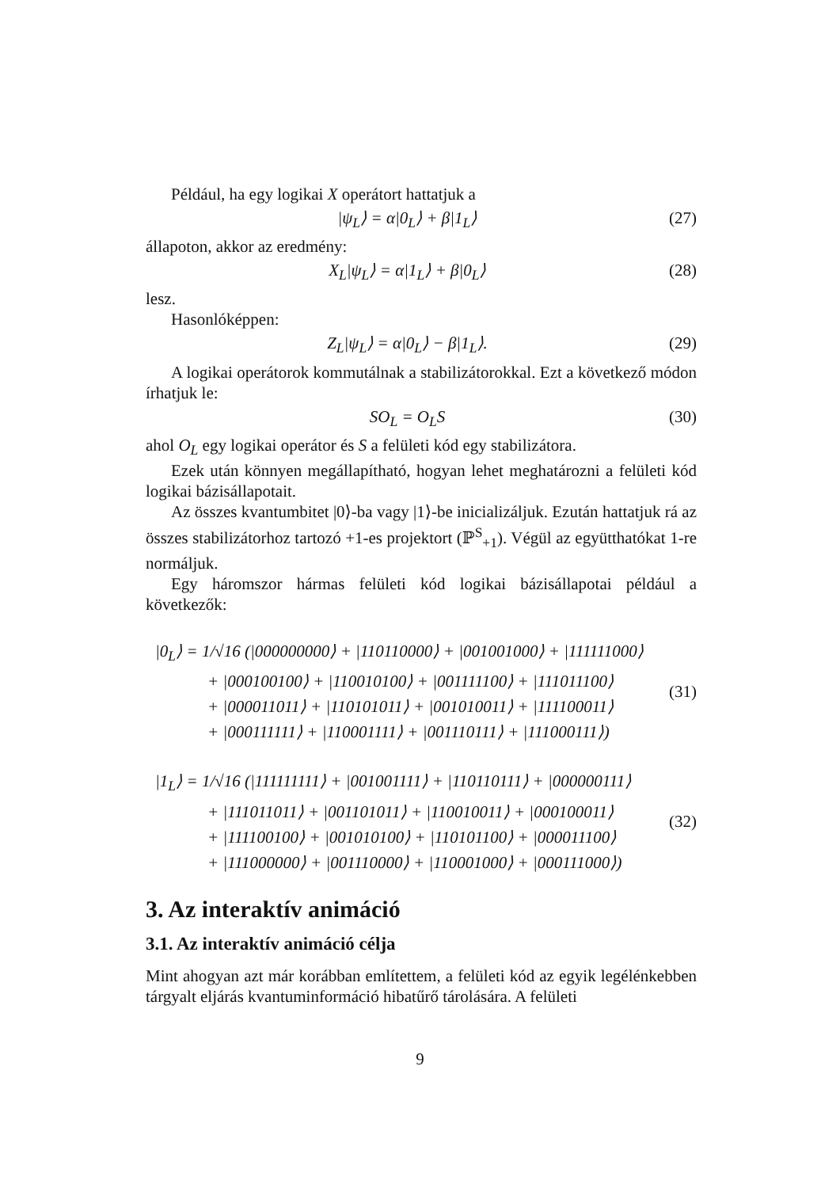Például, ha egy logikai X operátort hattatjuk a
|ψ<sub>L</sub>⟩ = α|0<sub>L</sub>⟩ + β|1<sub>L</sub>⟩ (27)
állapoton, akkor az eredmény:
X<sub>L</sub>|ψ<sub>L</sub>⟩ = α|1<sub>L</sub>⟩ + β|0<sub>L</sub>⟩ (28)
lesz.
Hasonlóképpen:
Z<sub>L</sub>|ψ<sub>L</sub>⟩ = α|0<sub>L</sub>⟩ − β|1<sub>L</sub>⟩. (29)
A logikai operátorok kommutálnak a stabilizátorokkal. Ezt a következő módon írhatjuk le:
SO<sub>L</sub> = O<sub>L</sub>S (30)
ahol O<sub>L</sub> egy logikai operátor és S a felületi kód egy stabilizátora.
Ezek után könnyen megállapítható, hogyan lehet meghatározni a felületi kód logikai bázisállapotait.
Az összes kvantumbitet |0⟩-ba vagy |1⟩-be inicializáljuk. Ezután hattatjuk rá az összes stabilizátorhoz tartozó +1-es projektort (ℙ<sup>S</sup><sub>+1</sub>). Végül az együtthatókat 1-re normáljuk.
Egy háromszor hármas felületi kód logikai bázisállapotai például a következők:
|0<sub>L</sub>⟩ = 1/√16 (|000000000⟩ + |110110000⟩ + |001001000⟩ + |111111000⟩
+ |000100100⟩ + |110010100⟩ + |001111100⟩ + |111011100⟩
+ |000011011⟩ + |110101011⟩ + |001010011⟩ + |111100011⟩
+ |000111111⟩ + |110001111⟩ + |001110111⟩ + |111000111⟩)
(31)
|1<sub>L</sub>⟩ = 1/√16 (|111111111⟩ + |001001111⟩ + |110110111⟩ + |000000111⟩
+ |111011011⟩ + |001101011⟩ + |110010011⟩ + |000100011⟩
+ |111100100⟩ + |001010100⟩ + |110101100⟩ + |000011100⟩
+ |111000000⟩ + |001110000⟩ + |110001000⟩ + |000111000⟩)
(32)
3. Az interaktív animáció
3.1. Az interaktív animáció célja
Mint ahogyan azt már korábban említettem, a felületi kód az egyik legélénkebben tárgyalt eljárás kvantuminformáció hibatűrő tárolására. A felületi
9